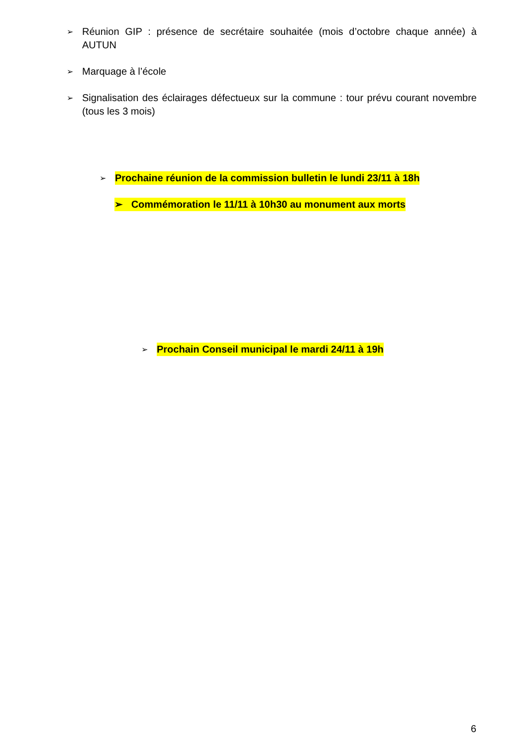➢ Réunion GIP : présence de secrétaire souhaitée (mois d’octobre chaque année) à AUTUN
➢ Marquage à l’école
➢ Signalisation des éclairages défectueux sur la commune : tour prévu courant novembre (tous les 3 mois)
➢ Prochaine réunion de la commission bulletin le lundi 23/11 à 18h
➢ Commémoration le 11/11 à 10h30 au monument aux morts
➢ Prochain Conseil municipal le mardi 24/11 à 19h
6